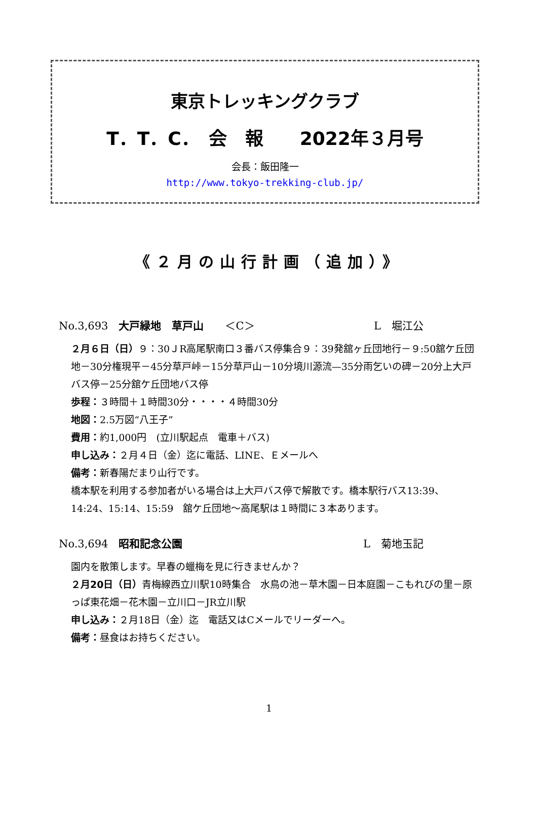東京トレッキングクラブ
T．T．C．　会　報　　2022年３月号
会長：飯田隆一
http://www.tokyo-trekking-club.jp/
《２月の山行計画（追加）》
No.3,693　大戸緑地　草戸山　　＜C＞ L　堀江公
２月６日（日）９：30ＪR高尾駅南口３番バス停集合９：39発舘ヶ丘団地行－９:50舘ケ丘団地－30分権現平－45分草戸峠－15分草戸山－10分境川源流—35分雨乞いの碑－20分上大戸バス停－25分舘ケ丘団地バス停
歩程：３時間＋１時間30分・・・・４時間30分
地図：2.5万図“八王子”
費用：約1,000円　(立川駅起点　電車＋バス)
申し込み：２月４日（金）迄に電話、LINE、Ｅメールへ
備考：新春陽だまり山行です。
橋本駅を利用する参加者がいる場合は上大戸バス停で解散です。橋本駅行バス13:39、14:24、15:14、15:59　舘ケ丘団地～高尾駅は１時間に３本あります。
No.3,694　昭和記念公園 L　菊地玉記
園内を散策します。早春の蠟梅を見に行きませんか？
２月20日（日）青梅線西立川駅10時集合　水鳥の池－草木園－日本庭園－こもれびの里－原っぱ東花畑－花木園－立川口－JR立川駅
申し込み：２月18日（金）迄　電話又はCメールでリーダーへ。
備考：昼食はお持ちください。
1